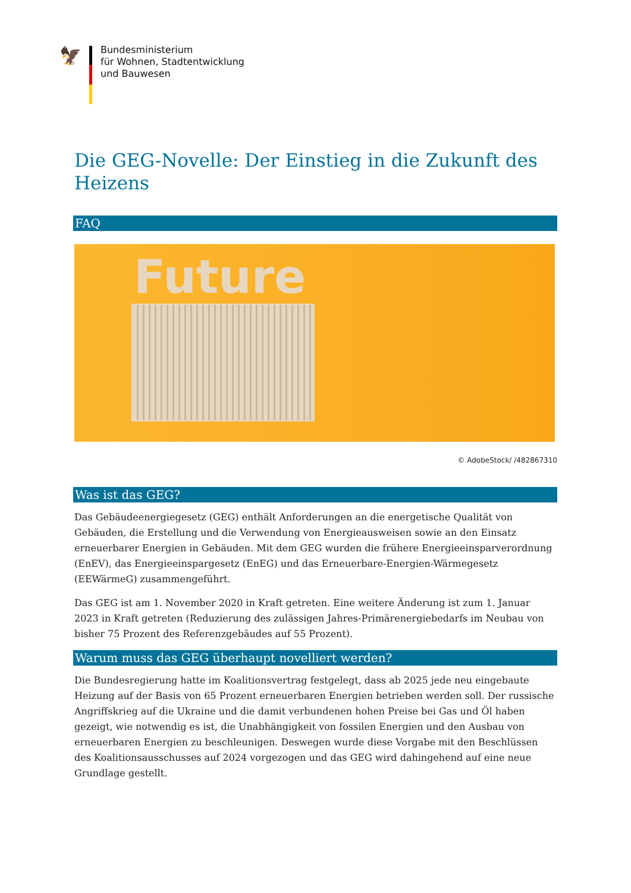🦅
Bundesministerium
für Wohnen, Stadtentwicklung
und Bauwesen
Die GEG-Novelle: Der Einstieg in die Zukunft des Heizens
FAQ
Future
© AdobeStock/ /482867310
Was ist das GEG?
Das Gebäudeenergiegesetz (GEG) enthält Anforderungen an die energetische Qualität von Gebäuden, die Erstellung und die Verwendung von Energieausweisen sowie an den Einsatz erneuerbarer Ener­gien in Gebäuden. Mit dem GEG wurden die frühere Energieeinsparverordnung (EnEV), das Energie­einspargesetz (EnEG) und das Erneuerbare-Energien-Wärmegesetz (EEWärmeG) zusammengeführt.
Das GEG ist am 1. November 2020 in Kraft getreten. Eine weitere Änderung ist zum 1. Januar 2023 in Kraft getreten (Reduzierung des zulässigen Jahres-Primärenergiebedarfs im Neubau von bisher 75 Prozent des Referenzgebäudes auf 55 Prozent).
Warum muss das GEG überhaupt novelliert werden?
Die Bundesregierung hatte im Koalitionsvertrag festgelegt, dass ab 2025 jede neu eingebaute Heizung auf der Basis von 65 Prozent erneuerbaren Energien betrieben werden soll. Der russische Angriffs­krieg auf die Ukraine und die damit verbundenen hohen Preise bei Gas und Öl haben gezeigt, wie notwendig es ist, die Unabhängigkeit von fossilen Energien und den Ausbau von erneuerbaren Ener­gien zu beschleunigen. Deswegen wurde diese Vorgabe mit den Beschlüssen des Koalitionsausschus­ses auf 2024 vorgezogen und das GEG wird dahingehend auf eine neue Grundlage gestellt.